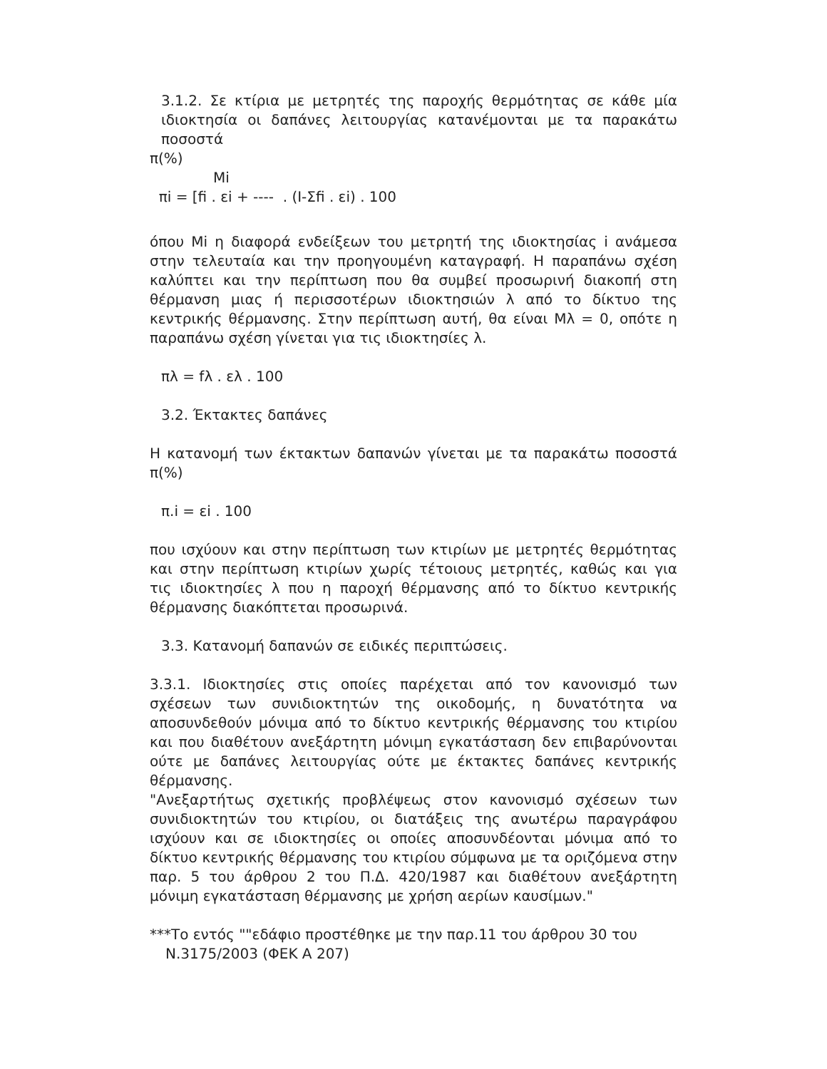3.1.2. Σε κτίρια με μετρητές της παροχής θερμότητας σε κάθε μία ιδιοκτησία οι δαπάνες λειτουργίας κατανέμονται με τα παρακάτω ποσοστά
π(%)
Mi
πi = [fi . εi + ---- . (I-Σfi . εi) . 100
όπου Mi η διαφορά ενδείξεων του μετρητή της ιδιοκτησίας i ανάμεσα στην τελευταία και την προηγουμένη καταγραφή. Η παραπάνω σχέση καλύπτει και την περίπτωση που θα συμβεί προσωρινή διακοπή στη θέρμανση μιας ή περισσοτέρων ιδιοκτησιών λ από το δίκτυο της κεντρικής θέρμανσης. Στην περίπτωση αυτή, θα είναι Mλ = 0, οπότε η παραπάνω σχέση γίνεται για τις ιδιοκτησίες λ.
πλ = fλ . ελ . 100
3.2. Έκτακτες δαπάνες
Η κατανομή των έκτακτων δαπανών γίνεται με τα παρακάτω ποσοστά π(%)
π.i = εi . 100
που ισχύουν και στην περίπτωση των κτιρίων με μετρητές θερμότητας και στην περίπτωση κτιρίων χωρίς τέτοιους μετρητές, καθώς και για τις ιδιοκτησίες λ που η παροχή θέρμανσης από το δίκτυο κεντρικής θέρμανσης διακόπτεται προσωρινά.
3.3. Κατανομή δαπανών σε ειδικές περιπτώσεις.
3.3.1. Ιδιοκτησίες στις οποίες παρέχεται από τον κανονισμό των σχέσεων των συνιδιοκτητών της οικοδομής, η δυνατότητα να αποσυνδεθούν μόνιμα από το δίκτυο κεντρικής θέρμανσης του κτιρίου και που διαθέτουν ανεξάρτητη μόνιμη εγκατάσταση δεν επιβαρύνονται ούτε με δαπάνες λειτουργίας ούτε με έκτακτες δαπάνες κεντρικής θέρμανσης.
"Ανεξαρτήτως σχετικής προβλέψεως στον κανονισμό σχέσεων των συνιδιοκτητών του κτιρίου, οι διατάξεις της ανωτέρω παραγράφου ισχύουν και σε ιδιοκτησίες οι οποίες αποσυνδέονται μόνιμα από το δίκτυο κεντρικής θέρμανσης του κτιρίου σύμφωνα με τα οριζόμενα στην παρ. 5 του άρθρου 2 του Π.Δ. 420/1987 και διαθέτουν ανεξάρτητη μόνιμη εγκατάσταση θέρμανσης με χρήση αερίων καυσίμων."
***Το εντός ""εδάφιο προστέθηκε με την παρ.11 του άρθρου 30 του Ν.3175/2003 (ΦΕΚ Α 207)